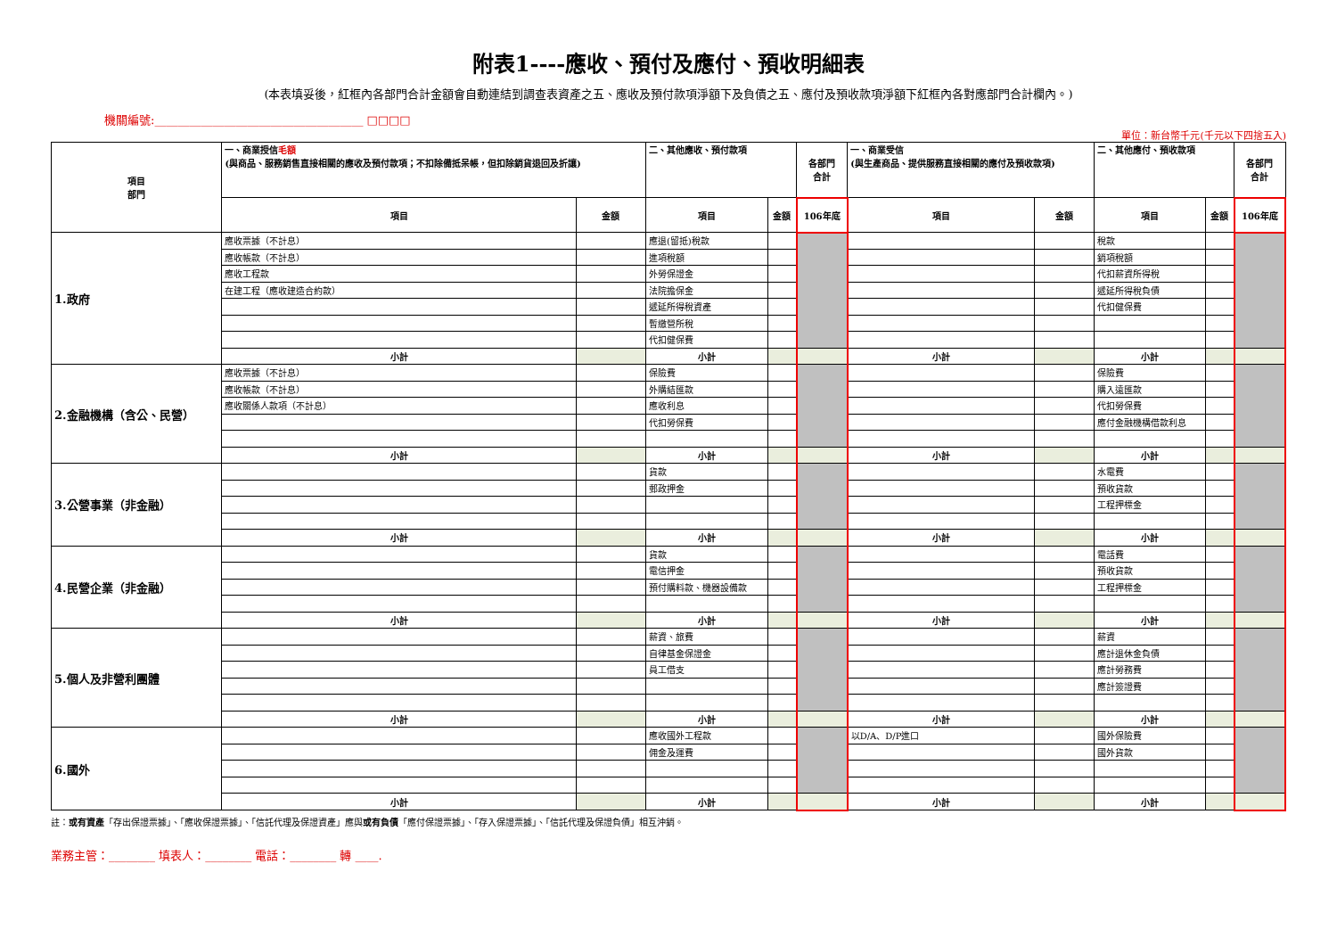附表1----應收、預付及應付、預收明細表
(本表填妥後，紅框內各部門合計金額會自動連結到調查表資產之五、應收及預付款項淨額下及負債之五、應付及預收款項淨額下紅框內各對應部門合計欄內。)
機關編號:____________________________________ □□□□
單位：新台幣千元(千元以下四捨五入)
| 項目 部門 | 一、商業授信 毛額 (與商品、服務銷售直接相關的應收及預付款項；不扣除備抵呆帳，但扣除銷貨退回及折讓) | | 二、其他應收、預付款項 | | 各部門 合計 | 一、商業受信 (與生產商品、提供服務直接相關的應付及預收款項) | | 二、其他應付、預收款項 | | 各部門 合計 |
| --- | --- | --- | --- | --- | --- | --- | --- | --- | --- | --- |
| | 項目 | 金額 | 項目 | 金額 | 106年底 | 項目 | 金額 | 項目 | 金額 | 106年底 |
| 1.政府 | 應收票據（不計息） | | 應退(留抵)稅款 | | | | | 稅款 | | |
| | 應收帳款（不計息） | | 進項稅額 | | | | | 銷項稅額 | | |
| | 應收工程款 | | 外勞保證金 | | | | | 代扣薪資所得稅 | | |
| | 在建工程（應收建造合約款） | | 法院擔保金 | | | | | 遞延所得稅負債 | | |
| | | | 遞延所得稅資產 | | | | | 代扣健保費 | | |
| | | | 暫繳營所稅 | | | | | | | |
| | | | 代扣健保費 | | | | | | | |
| | 小計 | | 小計 | | | 小計 | | 小計 | | |
| 2.金融機構（含公、民營） | 應收票據（不計息） | | 保險費 | | | | | 保險費 | | |
| | 應收帳款（不計息） | | 外購結匯款 | | | | | 購入遠匯款 | | |
| | 應收關係人款項（不計息） | | 應收利息 | | | | | 代扣勞保費 | | |
| | | | 代扣勞保費 | | | | | 應付金融機構借款利息 | | |
| | 小計 | | 小計 | | | 小計 | | 小計 | | |
| 3.公營事業（非金融） | | | 貨款 | | | | | 水電費 | | |
| | | | 郵政押金 | | | | | 預收貨款 | | |
| | | | | | | | | 工程押標金 | | |
| | 小計 | | 小計 | | | 小計 | | 小計 | | |
| 4.民營企業（非金融） | | | 貨款 | | | | | 電話費 | | |
| | | | 電信押金 | | | | | 預收貨款 | | |
| | | | 預付購料款、機器設備款 | | | | | 工程押標金 | | |
| | 小計 | | 小計 | | | 小計 | | 小計 | | |
| 5.個人及非營利團體 | | | 薪資、旅費 | | | | | 薪資 | | |
| | | | 自律基金保證金 | | | | | 應計退休金負債 | | |
| | | | 員工借支 | | | | | 應計勞務費 | | |
| | | | | | | | | 應計簽證費 | | |
| | 小計 | | 小計 | | | 小計 | | 小計 | | |
| 6.國外 | | | 應收國外工程款 | | | 以D/A、D/P進口 | | 國外保險費 | | |
| | | | 佣金及運費 | | | | | 國外貨款 | | |
| | 小計 | | 小計 | | | 小計 | | 小計 | | |
註：或有資產「存出保證票據」、「應收保證票據」、「信託代理及保證資產」應與或有負債「應付保證票據」、「存入保證票據」、「信託代理及保證負債」相互沖銷。
業務主管：________ 填表人：________ 電話：________ 轉 ____.